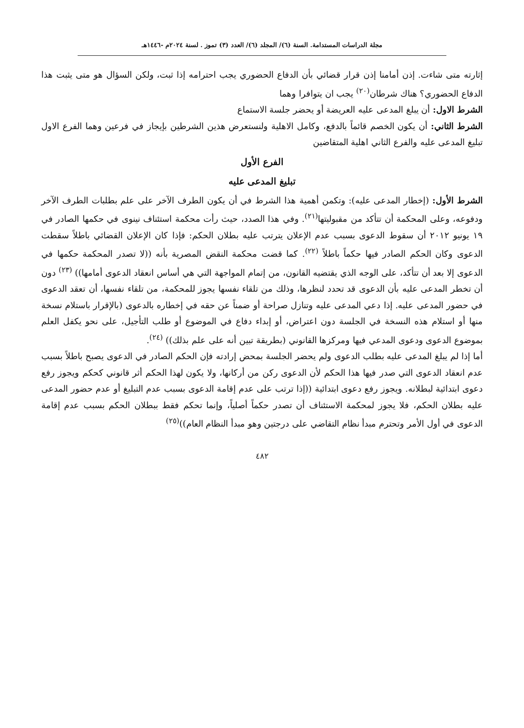مجلة الدراسات المستدامة. السنة (٦)/ المجلد (٦)/ العدد (٣) تموز . لسنة ٢٠٢٤م -١٤٤٦هـ
إثارته متى شاءت. إذن أمامنا إذن قرار قضائي بأن الدفاع الحضوري يجب احترامه إذا ثبت، ولكن السؤال هو متى يثبت هذا الدفاع الحضوري؟ هناك شرطان<sup>(٢٠)</sup> يجب ان يتوافرا وهما
الشرط الاول: أن يبلغ المدعى عليه العريضة أو يحضر جلسة الاستماع
الشرط الثاني: أن يكون الخصم قائماً بالدفع، وكامل الاهلية ولنستعرض هذين الشرطين بإيجاز في فرعين وهما الفرع الاول تبليغ المدعى عليه والفرع الثاني اهلية المتقاضين
الفرع الأول
تبليغ المدعى عليه
الشرط الأول: (إخطار المدعى عليه): وتكمن أهمية هذا الشرط في أن يكون الطرف الآخر على علم بطلبات الطرف الآخر ودفوعه، وعلى المحكمة أن تتأكد من مقبوليتها<sup>(٢١)</sup>. وفي هذا الصدد، حيث رأت محكمة استئناف نينوى في حكمها الصادر في ١٩ يونيو ٢٠١٢ أن سقوط الدعوى بسبب عدم الإعلان يترتب عليه بطلان الحكم: فإذا كان الإعلان القضائي باطلاً سقطت الدعوى وكان الحكم الصادر فيها حكماً باطلاً <sup>(٢٢)</sup>. كما قضت محكمة النقض المصرية بأنه ((لا تصدر المحكمة حكمها في الدعوى إلا بعد أن تتأكد، على الوجه الذي يقتضيه القانون، من إتمام المواجهة التي هي أساس انعقاد الدعوى أمامها)) <sup>(٢٣)</sup> دون أن تخطر المدعى عليه بأن الدعوى قد تحدد لنظرها، وذلك من تلقاء نفسها يجوز للمحكمة، من تلقاء نفسها، أن تعقد الدعوى في حضور المدعى عليه. إذا دعي المدعى عليه وتنازل صراحة أو ضمناً عن حقه في إخطاره بالدعوى (بالإقرار باستلام نسخة منها أو استلام هذه النسخة في الجلسة دون اعتراض، أو إبداء دفاع في الموضوع أو طلب التأجيل، على نحو يكفل العلم بموضوع الدعوى ودعوى المدعي فيها ومركزها القانوني (بطريقة تبين أنه على علم بذلك)) <sup>(٢٤)</sup>.
أما إذا لم يبلغ المدعى عليه بطلب الدعوى ولم يحضر الجلسة بمحض إرادته فإن الحكم الصادر في الدعوى يصبح باطلاً بسبب عدم انعقاد الدعوى التي صدر فيها هذا الحكم لأن الدعوى ركن من أركانها، ولا يكون لهذا الحكم أثر قانوني كحكم ويجوز رفع دعوى ابتدائية لبطلانه. ويجوز رفع دعوى ابتدائية ((إذا ترتب على عدم إقامة الدعوى بسبب عدم التبليغ أو عدم حضور المدعى عليه بطلان الحكم، فلا يجوز لمحكمة الاستئناف أن تصدر حكماً أصلياً، وإنما تحكم فقط ببطلان الحكم بسبب عدم إقامة الدعوى في أول الأمر وتحترم مبدأ نظام التقاضي على درجتين وهو مبدأ النظام العام))<sup>(٢٥)</sup>
٤٨٢